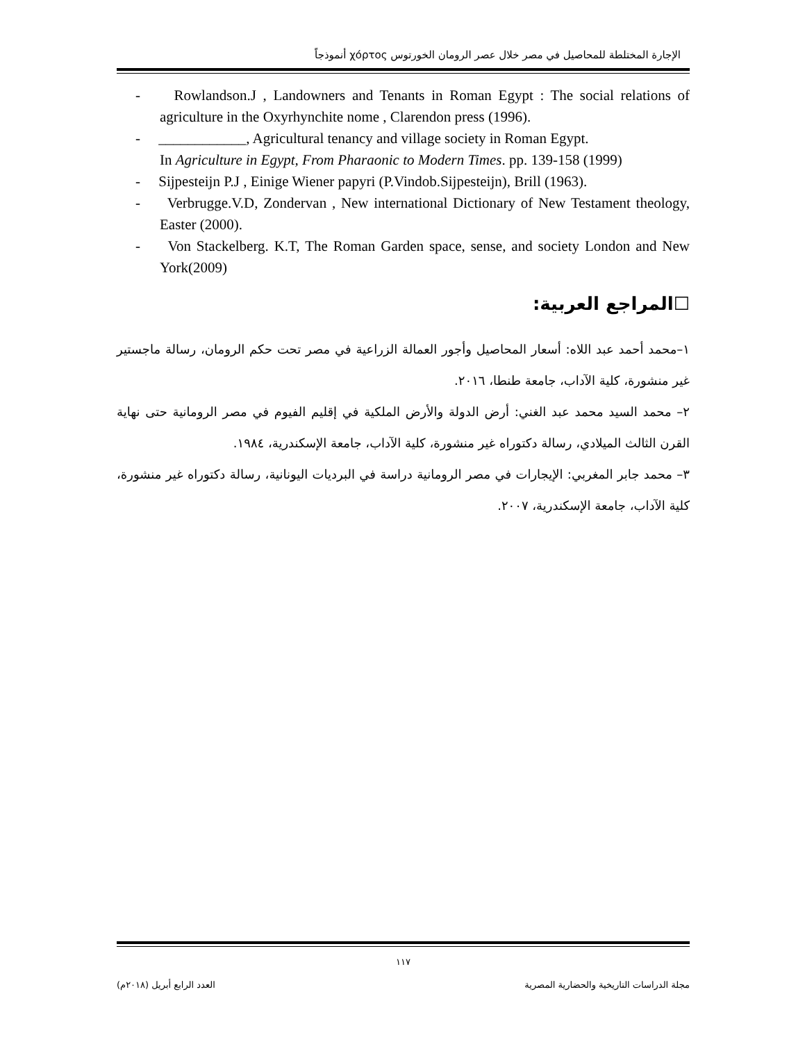الإجارة المختلطة للمحاصيل في مصر خلال عصر الرومان الخورتوس χόρτος أنموذجاً
- Rowlandson.J , Landowners and Tenants in Roman Egypt : The social relations of agriculture in the Oxyrhynchite nome , Clarendon press (1996).
- ____________, Agricultural tenancy and village society in Roman Egypt.
In Agriculture in Egypt, From Pharaonic to Modern Times. pp. 139-158 (1999)
- Sijpesteijn P.J , Einige Wiener papyri (P.Vindob.Sijpesteijn), Brill (1963).
- Verbrugge.V.D, Zondervan , New international Dictionary of New Testament theology, Easter (2000).
- Von Stackelberg. K.T, The Roman Garden space, sense, and society London and New York(2009)
☐المراجع العربية:
١–محمد أحمد عبد اللاه: أسعار المحاصيل وأجور العمالة الزراعية في مصر تحت حكم الرومان، رسالة ماجستير غير منشورة، كلية الآداب، جامعة طنطا، ٢٠١٦.
٢– محمد السيد محمد عبد الغني: أرض الدولة والأرض الملكية في إقليم الفيوم في مصر الرومانية حتى نهاية القرن الثالث الميلادي، رسالة دكتوراه غير منشورة، كلية الآداب، جامعة الإسكندرية، ١٩٨٤.
٣– محمد جابر المغربي: الإيجارات في مصر الرومانية دراسة في البرديات اليونانية، رسالة دكتوراه غير منشورة، كلية الآداب، جامعة الإسكندرية، ٢٠٠٧.
١١٧
مجلة الدراسات التاريخية والحضارية المصرية العدد الرابع أبريل (٢٠١٨م)